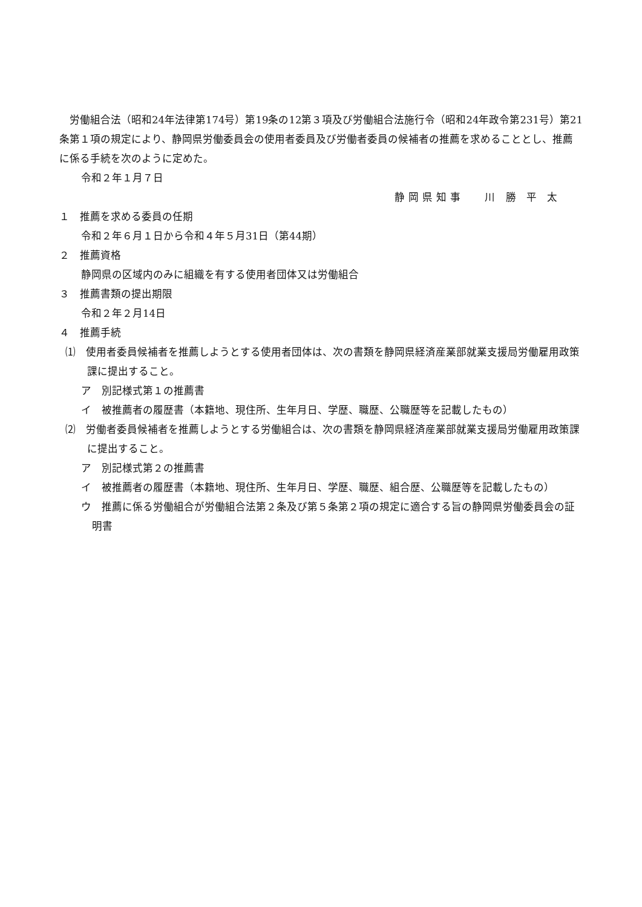労働組合法（昭和24年法律第174号）第19条の12第３項及び労働組合法施行令（昭和24年政令第231号）第21条第１項の規定により、静岡県労働委員会の使用者委員及び労働者委員の候補者の推薦を求めることとし、推薦に係る手続を次のように定めた。
令和２年１月７日
静岡県知事　 川 勝 平 太
１　推薦を求める委員の任期
令和２年６月１日から令和４年５月31日（第44期）
２　推薦資格
静岡県の区域内のみに組織を有する使用者団体又は労働組合
３　推薦書類の提出期限
令和２年２月14日
４　推薦手続
⑴　使用者委員候補者を推薦しようとする使用者団体は、次の書類を静岡県経済産業部就業支援局労働雇用政策課に提出すること。
ア　別記様式第１の推薦書
イ　被推薦者の履歴書（本籍地、現住所、生年月日、学歴、職歴、公職歴等を記載したもの）
⑵　労働者委員候補者を推薦しようとする労働組合は、次の書類を静岡県経済産業部就業支援局労働雇用政策課に提出すること。
ア　別記様式第２の推薦書
イ　被推薦者の履歴書（本籍地、現住所、生年月日、学歴、職歴、組合歴、公職歴等を記載したもの）
ウ　推薦に係る労働組合が労働組合法第２条及び第５条第２項の規定に適合する旨の静岡県労働委員会の証明書